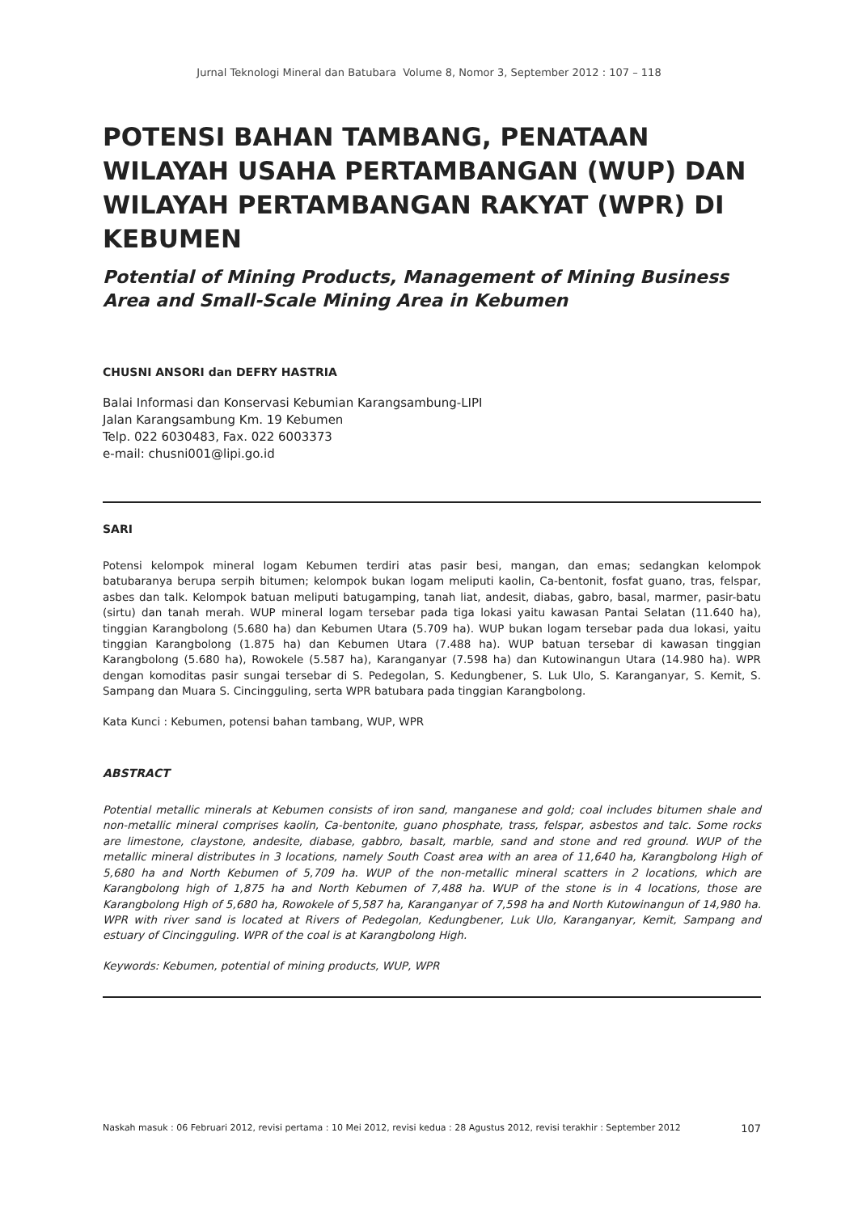Jurnal Teknologi Mineral dan Batubara Volume 8, Nomor 3, September 2012 : 107 – 118
POTENSI BAHAN TAMBANG, PENATAAN WILAYAH USAHA PERTAMBANGAN (WUP) DAN WILAYAH PERTAMBANGAN RAKYAT (WPR) DI KEBUMEN
Potential of Mining Products, Management of Mining Business Area and Small-Scale Mining Area in Kebumen
CHUSNI ANSORI dan DEFRY HASTRIA
Balai Informasi dan Konservasi Kebumian Karangsambung-LIPI
Jalan Karangsambung Km. 19 Kebumen
Telp. 022 6030483, Fax. 022 6003373
e-mail: chusni001@lipi.go.id
SARI
Potensi kelompok mineral logam Kebumen terdiri atas pasir besi, mangan, dan emas; sedangkan kelompok batubaranya berupa serpih bitumen; kelompok bukan logam meliputi kaolin, Ca-bentonit, fosfat guano, tras, felspar, asbes dan talk. Kelompok batuan meliputi batugamping, tanah liat, andesit, diabas, gabro, basal, marmer, pasir-batu (sirtu) dan tanah merah. WUP mineral logam tersebar pada tiga lokasi yaitu kawasan Pantai Selatan (11.640 ha), tinggian Karangbolong (5.680 ha) dan Kebumen Utara (5.709 ha). WUP bukan logam tersebar pada dua lokasi, yaitu tinggian Karangbolong (1.875 ha) dan Kebumen Utara (7.488 ha). WUP batuan tersebar di kawasan tinggian Karangbolong (5.680 ha), Rowokele (5.587 ha), Karanganyar (7.598 ha) dan Kutowinangun Utara (14.980 ha). WPR dengan komoditas pasir sungai tersebar di S. Pedegolan, S. Kedungbener, S. Luk Ulo, S. Karanganyar, S. Kemit, S. Sampang dan Muara S. Cincingguling, serta WPR batubara pada tinggian Karangbolong.
Kata Kunci : Kebumen, potensi bahan tambang, WUP, WPR
ABSTRACT
Potential metallic minerals at Kebumen consists of iron sand, manganese and gold; coal includes bitumen shale and non-metallic mineral comprises kaolin, Ca-bentonite, guano phosphate, trass, felspar, asbestos and talc. Some rocks are limestone, claystone, andesite, diabase, gabbro, basalt, marble, sand and stone and red ground. WUP of the metallic mineral distributes in 3 locations, namely South Coast area with an area of 11,640 ha, Karangbolong High of 5,680 ha and North Kebumen of 5,709 ha. WUP of the non-metallic mineral scatters in 2 locations, which are Karangbolong high of 1,875 ha and North Kebumen of 7,488 ha. WUP of the stone is in 4 locations, those are Karangbolong High of 5,680 ha, Rowokele of 5,587 ha, Karanganyar of 7,598 ha and North Kutowinangun of 14,980 ha. WPR with river sand is located at Rivers of Pedegolan, Kedungbener, Luk Ulo, Karanganyar, Kemit, Sampang and estuary of Cincingguling. WPR of the coal is at Karangbolong High.
Keywords: Kebumen, potential of mining products, WUP, WPR
Naskah masuk : 06 Februari 2012, revisi pertama : 10 Mei 2012, revisi kedua : 28 Agustus 2012, revisi terakhir : September 2012 107